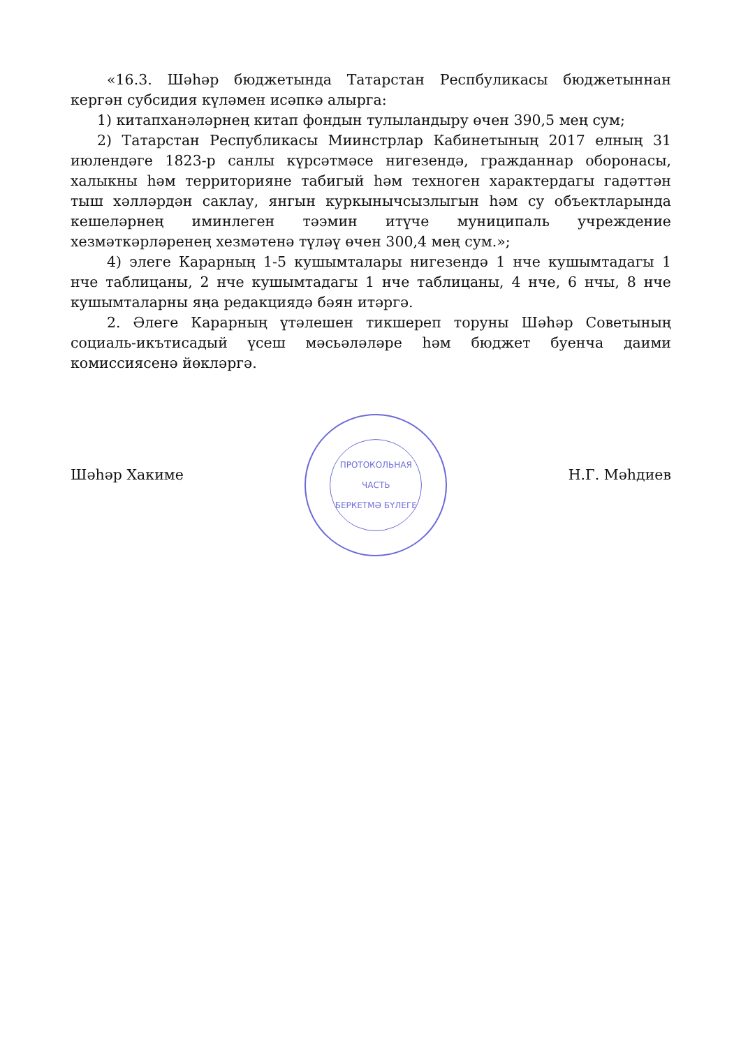«16.3. Шәһәр бюджетында Татарстан Респбуликасы бюджетыннан кергән субсидия күләмен исәпкә алырга:
1) китапханәләрнең китап фондын тулыландыру өчен 390,5 мең сум;
2) Татарстан Республикасы Миинстрлар Кабинетының 2017 елның 31 июлендәге 1823-р санлы күрсәтмәсе нигезендә, гражданнар оборонасы, халыкны һәм территорияне табигый һәм техноген характердагы гадәттән тыш хәлләрдән саклау, янгын куркынычсызлыгын һәм су объектларында кешеләрнең иминлеген тәэмин итүче муниципаль учреждение хезмәткәрләренең хезмәтенә түләү өчен 300,4 мең сум.»;
4) элеге Карарның 1-5 кушымталары нигезендә 1 нче кушымтадагы 1 нче таблицаны, 2 нче кушымтадагы 1 нче таблицаны, 4 нче, 6 нчы, 8 нче кушымталарны яңа редакциядә бәян итәргә.
2. Әлеге Карарның үтәлешен тикшереп торуны Шәһәр Советының социаль-икътисадый үсеш мәсьәләләре һәм бюджет буенча даими комиссиясенә йөкләргә.
Шәһәр Хакиме
ПРОТОКОЛЬНАЯ ЧАСТЬ
БЕРКЕТМӘ БҮЛЕГЕ
Н.Г. Мәһдиев